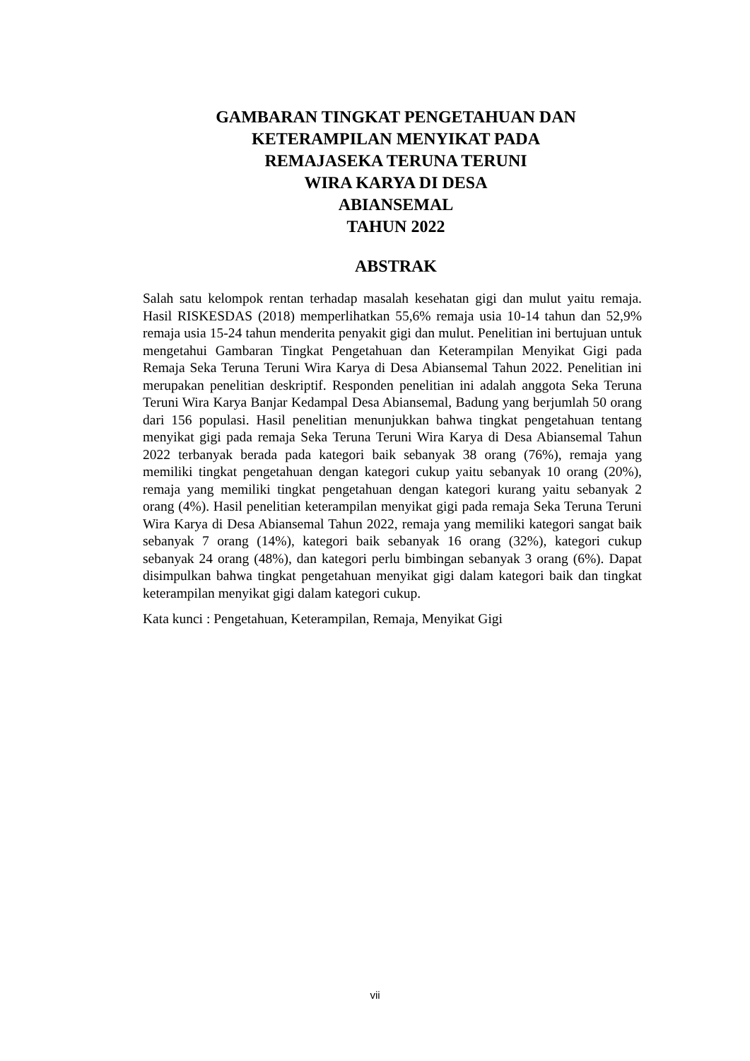GAMBARAN TINGKAT PENGETAHUAN DAN
KETERAMPILAN MENYIKAT PADA
REMAJASEKA TERUNA TERUNI
WIRA KARYA DI DESA
ABIANSEMAL
TAHUN 2022
ABSTRAK
Salah satu kelompok rentan terhadap masalah kesehatan gigi dan mulut yaitu remaja. Hasil RISKESDAS (2018) memperlihatkan 55,6% remaja usia 10-14 tahun dan 52,9% remaja usia 15-24 tahun menderita penyakit gigi dan mulut. Penelitian ini bertujuan untuk mengetahui Gambaran Tingkat Pengetahuan dan Keterampilan Menyikat Gigi pada Remaja Seka Teruna Teruni Wira Karya di Desa Abiansemal Tahun 2022. Penelitian ini merupakan penelitian deskriptif. Responden penelitian ini adalah anggota Seka Teruna Teruni Wira Karya Banjar Kedampal Desa Abiansemal, Badung yang berjumlah 50 orang dari 156 populasi. Hasil penelitian menunjukkan bahwa tingkat pengetahuan tentang menyikat gigi pada remaja Seka Teruna Teruni Wira Karya di Desa Abiansemal Tahun 2022 terbanyak berada pada kategori baik sebanyak 38 orang (76%), remaja yang memiliki tingkat pengetahuan dengan kategori cukup yaitu sebanyak 10 orang (20%), remaja yang memiliki tingkat pengetahuan dengan kategori kurang yaitu sebanyak 2 orang (4%). Hasil penelitian keterampilan menyikat gigi pada remaja Seka Teruna Teruni Wira Karya di Desa Abiansemal Tahun 2022, remaja yang memiliki kategori sangat baik sebanyak 7 orang (14%), kategori baik sebanyak 16 orang (32%), kategori cukup sebanyak 24 orang (48%), dan kategori perlu bimbingan sebanyak 3 orang (6%). Dapat disimpulkan bahwa tingkat pengetahuan menyikat gigi dalam kategori baik dan tingkat keterampilan menyikat gigi dalam kategori cukup.
Kata kunci : Pengetahuan, Keterampilan, Remaja, Menyikat Gigi
vii